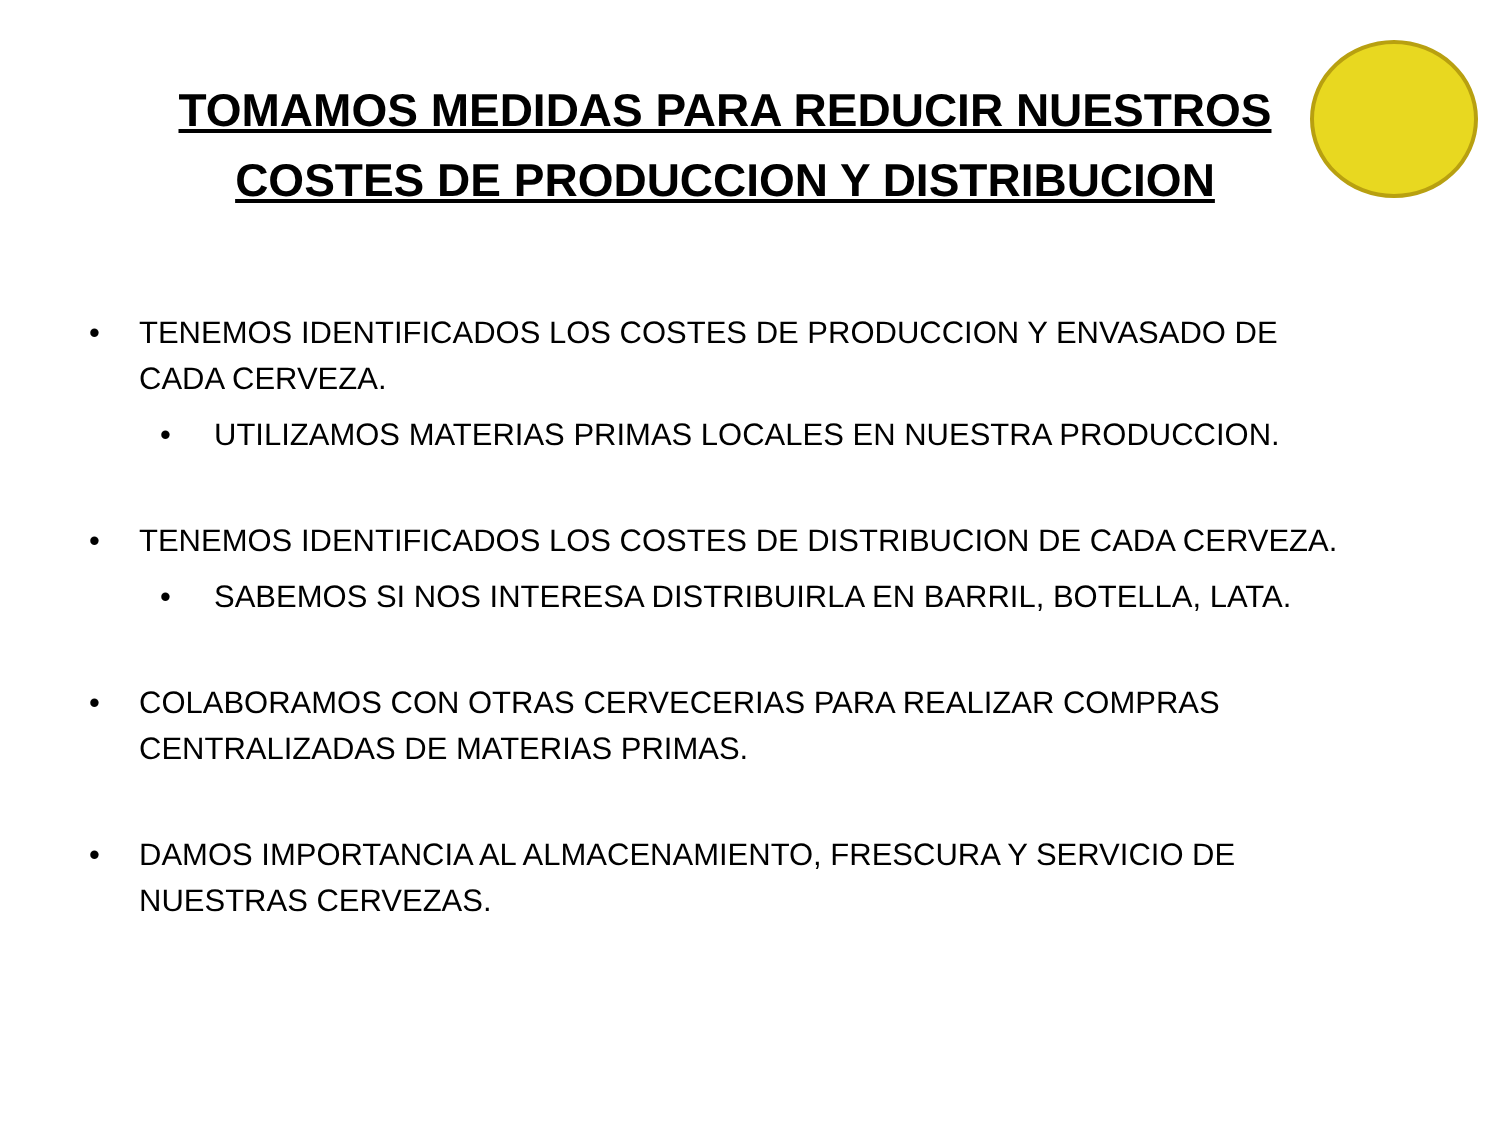TOMAMOS MEDIDAS PARA REDUCIR NUESTROS
COSTES DE PRODUCCION Y DISTRIBUCION
• TENEMOS IDENTIFICADOS LOS COSTES DE PRODUCCION Y ENVASADO DE CADA CERVEZA.
• UTILIZAMOS MATERIAS PRIMAS LOCALES EN NUESTRA PRODUCCION.
• TENEMOS IDENTIFICADOS LOS COSTES DE DISTRIBUCION DE CADA CERVEZA.
• SABEMOS SI NOS INTERESA DISTRIBUIRLA EN BARRIL, BOTELLA, LATA.
• COLABORAMOS CON OTRAS CERVECERIAS PARA REALIZAR COMPRAS CENTRALIZADAS DE MATERIAS PRIMAS.
• DAMOS IMPORTANCIA AL ALMACENAMIENTO, FRESCURA Y SERVICIO DE NUESTRAS CERVEZAS.